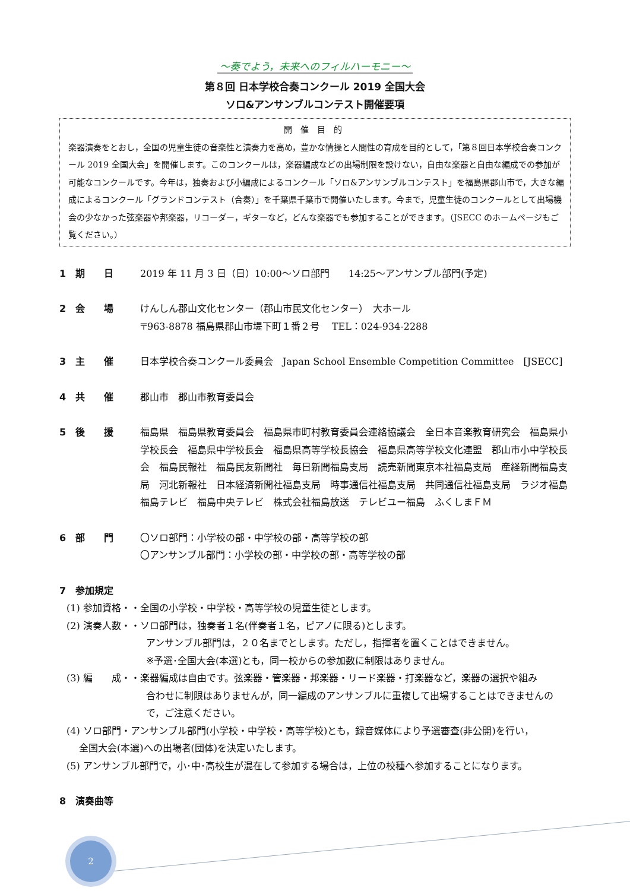～奏でよう，未来へのフィルハーモニー～
第８回 日本学校合奏コンクール 2019 全国大会
ソロ&アンサンブルコンテスト開催要項
開催目的
楽器演奏をとおし，全国の児童生徒の音楽性と演奏力を高め，豊かな情操と人間性の育成を目的として，「第８回日本学校合奏コンクール 2019 全国大会」を開催します。このコンクールは，楽器編成などの出場制限を設けない，自由な楽器と自由な編成での参加が可能なコンクールです。今年は，独奏および小編成によるコンクール「ソロ&アンサンブルコンテスト」を福島県郡山市で，大きな編成によるコンクール「グランドコンテスト（合奏）」を千葉県千葉市で開催いたします。今まで，児童生徒のコンクールとして出場機会の少なかった弦楽器や邦楽器，リコーダー，ギターなど，どんな楽器でも参加することができます。（JSECC のホームページもご覧ください。）
1　期　　日 2019 年 11 月 3 日（日）10:00～ソロ部門　　14:25～アンサンブル部門(予定)
2　会　　場 けんしん郡山文化センター（郡山市民文化センター）　大ホール
〒963-8878 福島県郡山市堤下町１番２号　 TEL：024-934-2288
3　主　　催 日本学校合奏コンクール委員会　Japan School Ensemble Competition Committee　[JSECC]
4　共　　催 郡山市　郡山市教育委員会
5　後　　援 福島県　福島県教育委員会　福島県市町村教育委員会連絡協議会　全日本音楽教育研究会　福島県小学校長会　福島県中学校長会　福島県高等学校長協会　福島県高等学校文化連盟　郡山市小中学校長会　福島民報社　福島民友新聞社　毎日新聞福島支局　読売新聞東京本社福島支局　産経新聞福島支局　河北新報社　日本経済新聞社福島支局　時事通信社福島支局　共同通信社福島支局　ラジオ福島　福島テレビ　福島中央テレビ　株式会社福島放送　テレビユー福島　ふくしまＦＭ
6　部　　門 〇ソロ部門：小学校の部・中学校の部・高等学校の部
〇アンサンブル部門：小学校の部・中学校の部・高等学校の部
7　参加規定
(1) 参加資格・・全国の小学校・中学校・高等学校の児童生徒とします。
(2) 演奏人数・・ソロ部門は，独奏者１名(伴奏者１名，ピアノに限る)とします。
アンサンブル部門は，２０名までとします。ただし，指揮者を置くことはできません。
※予選･全国大会(本選)とも，同一校からの参加数に制限はありません。
(3) 編　　成・・楽器編成は自由です。弦楽器・管楽器・邦楽器・リード楽器・打楽器など，楽器の選択や組み
合わせに制限はありませんが，同一編成のアンサンブルに重複して出場することはできませんので，ご注意ください。
(4) ソロ部門・アンサンブル部門(小学校・中学校・高等学校)とも，録音媒体により予選審査(非公開)を行い，
　 全国大会(本選)への出場者(団体)を決定いたします。
(5) アンサンブル部門で，小･中･高校生が混在して参加する場合は，上位の校種へ参加することになります。
8　演奏曲等
2